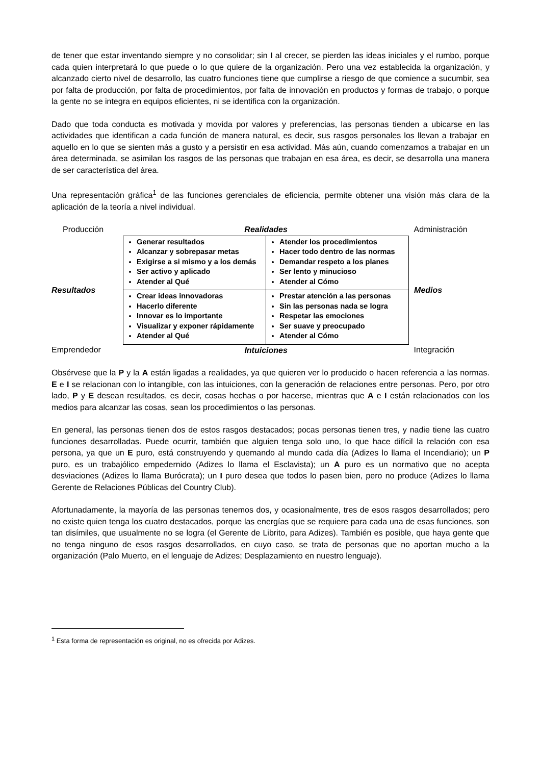de tener que estar inventando siempre y no consolidar; sin I al crecer, se pierden las ideas iniciales y el rumbo, porque cada quien interpretará lo que puede o lo que quiere de la organización. Pero una vez establecida la organización, y alcanzado cierto nivel de desarrollo, las cuatro funciones tiene que cumplirse a riesgo de que comience a sucumbir, sea por falta de producción, por falta de procedimientos, por falta de innovación en productos y formas de trabajo, o porque la gente no se integra en equipos eficientes, ni se identifica con la organización.
Dado que toda conducta es motivada y movida por valores y preferencias, las personas tienden a ubicarse en las actividades que identifican a cada función de manera natural, es decir, sus rasgos personales los llevan a trabajar en aquello en lo que se sienten más a gusto y a persistir en esa actividad. Más aún, cuando comenzamos a trabajar en un área determinada, se asimilan los rasgos de las personas que trabajan en esa área, es decir, se desarrolla una manera de ser característica del área.
Una representación gráfica<sup>1</sup> de las funciones gerenciales de eficiencia, permite obtener una visión más clara de la aplicación de la teoría a nivel individual.
| Producción | Realidades | | Administración |
| Resultados | Generar resultados Alcanzar y sobrepasar metas Exigirse a si mismo y a los demás Ser activo y aplicado Atender al Qué | Atender los procedimientos Hacer todo dentro de las normas Demandar respeto a los planes Ser lento y minucioso Atender al Cómo | Medios |
| | Crear ideas innovadoras Hacerlo diferente Innovar es lo importante Visualizar y exponer rápidamente Atender al Qué | Prestar atención a las personas Sin las personas nada se logra Respetar las emociones Ser suave y preocupado Atender al Cómo | |
| Emprendedor | Intuiciones | | Integración |
Obsérvese que la P y la A están ligadas a realidades, ya que quieren ver lo producido o hacen referencia a las normas. E e I se relacionan con lo intangible, con las intuiciones, con la generación de relaciones entre personas. Pero, por otro lado, P y E desean resultados, es decir, cosas hechas o por hacerse, mientras que A e I están relacionados con los medios para alcanzar las cosas, sean los procedimientos o las personas.
En general, las personas tienen dos de estos rasgos destacados; pocas personas tienen tres, y nadie tiene las cuatro funciones desarrolladas. Puede ocurrir, también que alguien tenga solo uno, lo que hace difícil la relación con esa persona, ya que un E puro, está construyendo y quemando al mundo cada día (Adizes lo llama el Incendiario); un P puro, es un trabajólico empedernido (Adizes lo llama el Esclavista); un A puro es un normativo que no acepta desviaciones (Adizes lo llama Burócrata); un I puro desea que todos lo pasen bien, pero no produce (Adizes lo llama Gerente de Relaciones Públicas del Country Club).
Afortunadamente, la mayoría de las personas tenemos dos, y ocasionalmente, tres de esos rasgos desarrollados; pero no existe quien tenga los cuatro destacados, porque las energías que se requiere para cada una de esas funciones, son tan disímiles, que usualmente no se logra (el Gerente de Librito, para Adizes). También es posible, que haya gente que no tenga ninguno de esos rasgos desarrollados, en cuyo caso, se trata de personas que no aportan mucho a la organización (Palo Muerto, en el lenguaje de Adizes; Desplazamiento en nuestro lenguaje).
<sup>1</sup> Esta forma de representación es original, no es ofrecida por Adizes.